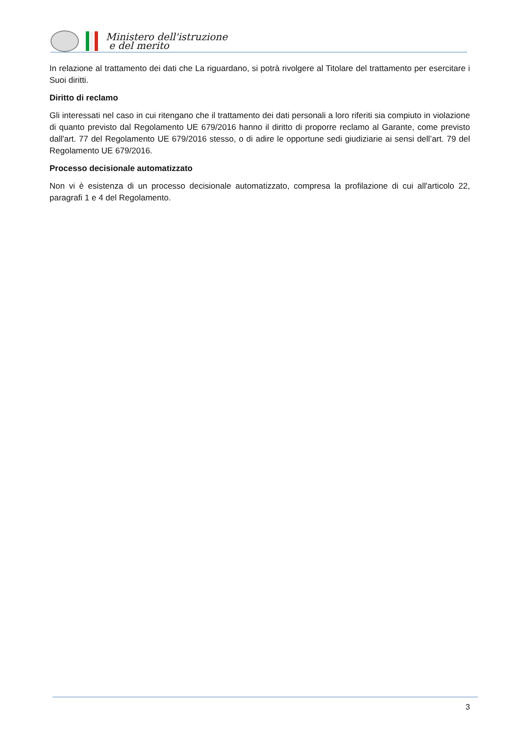Ministero dell'istruzione
e del merito
In relazione al trattamento dei dati che La riguardano, si potrà rivolgere al Titolare del trattamento per esercitare i Suoi diritti.
Diritto di reclamo
Gli interessati nel caso in cui ritengano che il trattamento dei dati personali a loro riferiti sia compiuto in violazione di quanto previsto dal Regolamento UE 679/2016 hanno il diritto di proporre reclamo al Garante, come previsto dall'art. 77 del Regolamento UE 679/2016 stesso, o di adire le opportune sedi giudiziarie ai sensi dell’art. 79 del Regolamento UE 679/2016.
Processo decisionale automatizzato
Non vi è esistenza di un processo decisionale automatizzato, compresa la profilazione di cui all'articolo 22, paragrafi 1 e 4 del Regolamento.
3